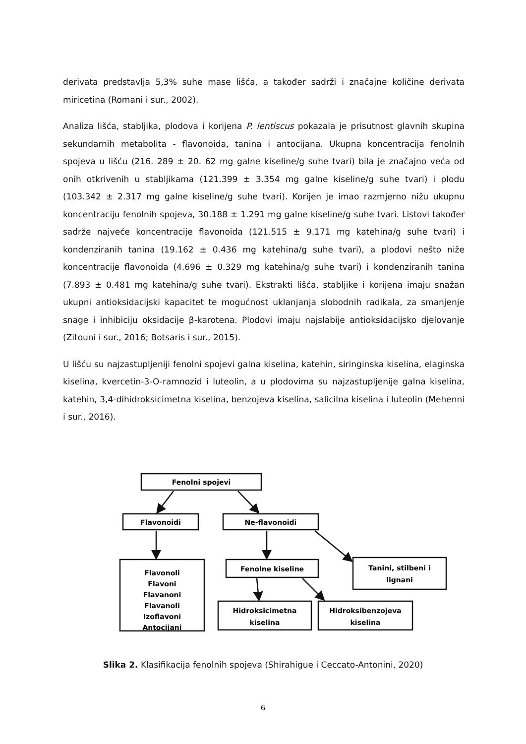derivata predstavlja 5,3% suhe mase lišća, a također sadrži i značajne količine derivata miricetina (Romani i sur., 2002).
Analiza lišća, stabljika, plodova i korijena P. lentiscus pokazala je prisutnost glavnih skupina sekundarnih metabolita - flavonoida, tanina i antocijana. Ukupna koncentracija fenolnih spojeva u lišću (216. 289 ± 20. 62 mg galne kiseline/g suhe tvari) bila je značajno veća od onih otkrivenih u stabljikama (121.399 ± 3.354 mg galne kiseline/g suhe tvari) i plodu (103.342 ± 2.317 mg galne kiseline/g suhe tvari). Korijen je imao razmjerno nižu ukupnu koncentraciju fenolnih spojeva, 30.188 ± 1.291 mg galne kiseline/g suhe tvari. Listovi također sadrže najveće koncentracije flavonoida (121.515 ± 9.171 mg katehina/g suhe tvari) i kondenziranih tanina (19.162 ± 0.436 mg katehina/g suhe tvari), a plodovi nešto niže koncentracije flavonoida (4.696 ± 0.329 mg katehina/g suhe tvari) i kondenziranih tanina (7.893 ± 0.481 mg katehina/g suhe tvari). Ekstrakti lišća, stabljike i korijena imaju snažan ukupni antioksidacijski kapacitet te mogućnost uklanjanja slobodnih radikala, za smanjenje snage i inhibiciju oksidacije β-karotena. Plodovi imaju najslabije antioksidacijsko djelovanje (Zitouni i sur., 2016; Botsaris i sur., 2015).
U lišću su najzastupljeniji fenolni spojevi galna kiselina, katehin, siringinska kiselina, elaginska kiselina, kvercetin-3-O-ramnozid i luteolin, a u plodovima su najzastupljenije galna kiselina, katehin, 3,4-dihidroksicimetna kiselina, benzojeva kiselina, salicilna kiselina i luteolin (Mehenni i sur., 2016).
Fenolni spojevi
Flavonoidi
Ne-flavonoidi
Flavonoli
Flavoni
Flavanoni
Flavanoli
Izoflavoni
Antocijani
Fenolne kiseline
Tanini, stilbeni i
lignani
Hidroksicimetna
kiselina
Hidroksibenzojeva
kiselina
Slika 2. Klasifikacija fenolnih spojeva (Shirahigue i Ceccato-Antonini, 2020)
6